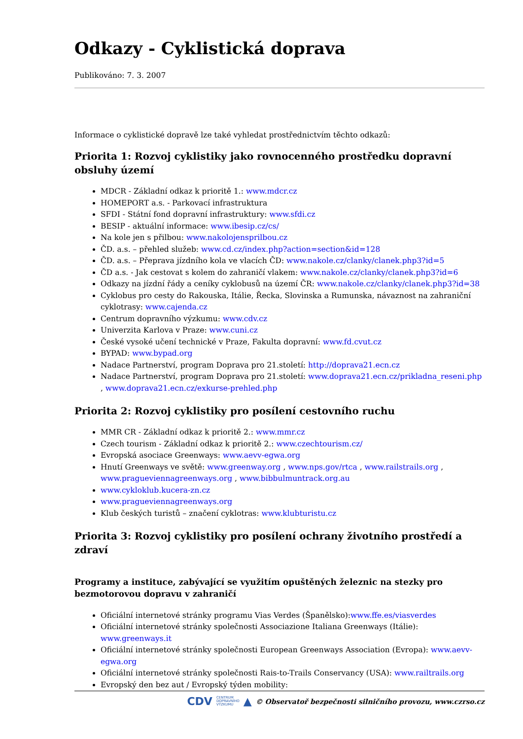Odkazy - Cyklistická doprava
Publikováno: 7. 3. 2007
Informace o cyklistické dopravě lze také vyhledat prostřednictvím těchto odkazů:
Priorita 1: Rozvoj cyklistiky jako rovnocenného prostředku dopravní obsluhy území
MDCR - Základní odkaz k prioritě 1.: www.mdcr.cz
HOMEPORT a.s. - Parkovací infrastruktura
SFDI - Státní fond dopravní infrastruktury: www.sfdi.cz
BESIP - aktuální informace: www.ibesip.cz/cs/
Na kole jen s přilbou: www.nakolojensprilbou.cz
ČD. a.s. – přehled služeb: www.cd.cz/index.php?action=section&id=128
ČD. a.s. – Přeprava jízdního kola ve vlacích ČD: www.nakole.cz/clanky/clanek.php3?id=5
ČD a.s. - Jak cestovat s kolem do zahraničí vlakem: www.nakole.cz/clanky/clanek.php3?id=6
Odkazy na jízdní řády a ceníky cyklobusů na území ČR: www.nakole.cz/clanky/clanek.php3?id=38
Cyklobus pro cesty do Rakouska, Itálie, Řecka, Slovinska a Rumunska, návaznost na zahraniční cyklotrasy: www.cajenda.cz
Centrum dopravního výzkumu: www.cdv.cz
Univerzita Karlova v Praze: www.cuni.cz
České vysoké učení technické v Praze, Fakulta dopravní: www.fd.cvut.cz
BYPAD: www.bypad.org
Nadace Partnerství, program Doprava pro 21.století: http://doprava21.ecn.cz
Nadace Partnerství, program Doprava pro 21.století: www.doprava21.ecn.cz/prikladna_reseni.php , www.doprava21.ecn.cz/exkurse-prehled.php
Priorita 2: Rozvoj cyklistiky pro posílení cestovního ruchu
MMR CR - Základní odkaz k prioritě 2.: www.mmr.cz
Czech tourism - Základní odkaz k prioritě 2.: www.czechtourism.cz/
Evropská asociace Greenways: www.aevv-egwa.org
Hnutí Greenways ve světě: www.greenway.org , www.nps.gov/rtca , www.railstrails.org , www.pragueviennagreenways.org , www.bibbulmuntrack.org.au
www.cykloklub.kucera-zn.cz
www.pragueviennagreenways.org
Klub českých turistů – značení cyklotras: www.klubturistu.cz
Priorita 3: Rozvoj cyklistiky pro posílení ochrany životního prostředí a zdraví
Programy a instituce, zabývající se využitím opuštěných železnic na stezky pro bezmotorovou dopravu v zahraničí
Oficiální internetové stránky programu Vias Verdes (Španělsko):www.ffe.es/viasverdes
Oficiální internetové stránky společnosti Associazione Italiana Greenways (Itálie): www.greenways.it
Oficiální internetové stránky společnosti European Greenways Association (Evropa): www.aevv-egwa.org
Oficiální internetové stránky společnosti Rais-to-Trails Conservancy (USA): www.railtrails.org
Evropský den bez aut / Evropský týden mobility:
CDV CENTRUM
DOPRAVNÍHO
VÝZKUMU ▲ © Observatoř bezpečnosti silničního provozu, www.czrso.cz